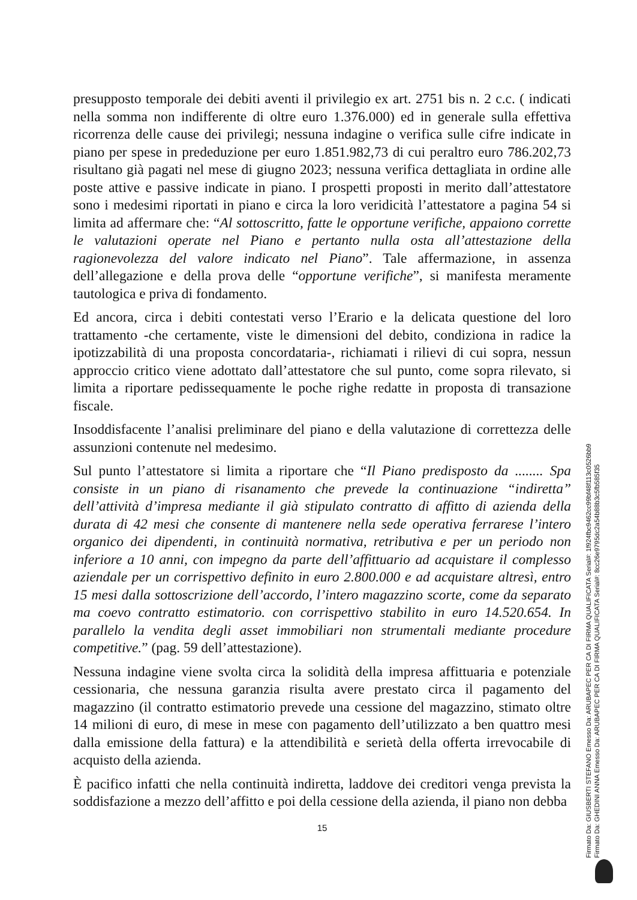presupposto temporale dei debiti aventi il privilegio ex art. 2751 bis n. 2 c.c. ( indicati nella somma non indifferente di oltre euro 1.376.000) ed in generale sulla effettiva ricorrenza delle cause dei privilegi; nessuna indagine o verifica sulle cifre indicate in piano per spese in prededuzione per euro 1.851.982,73 di cui peraltro euro 786.202,73 risultano già pagati nel mese di giugno 2023; nessuna verifica dettagliata in ordine alle poste attive e passive indicate in piano. I prospetti proposti in merito dall’attestatore sono i medesimi riportati in piano e circa la loro veridicità l’attestatore a pagina 54 si limita ad affermare che: “Al sottoscritto, fatte le opportune verifiche, appaiono corrette le valutazioni operate nel Piano e pertanto nulla osta all’attestazione della ragionevolezza del valore indicato nel Piano”. Tale affermazione, in assenza dell’allegazione e della prova delle “opportune verifiche”, si manifesta meramente tautologica e priva di fondamento.
Ed ancora, circa i debiti contestati verso l’Erario e la delicata questione del loro trattamento -che certamente, viste le dimensioni del debito, condiziona in radice la ipotizzabilità di una proposta concordataria-, richiamati i rilievi di cui sopra, nessun approccio critico viene adottato dall’attestatore che sul punto, come sopra rilevato, si limita a riportare pedissequamente le poche righe redatte in proposta di transazione fiscale.
Insoddisfacente l’analisi preliminare del piano e della valutazione di correttezza delle assunzioni contenute nel medesimo.
Sul punto l’attestatore si limita a riportare che “Il Piano predisposto da ........ Spa consiste in un piano di risanamento che prevede la continuazione “indiretta” dell’attività d’impresa mediante il già stipulato contratto di affitto di azienda della durata di 42 mesi che consente di mantenere nella sede operativa ferrarese l’intero organico dei dipendenti, in continuità normativa, retributiva e per un periodo non inferiore a 10 anni, con impegno da parte dell’affittuario ad acquistare il complesso aziendale per un corrispettivo definito in euro 2.800.000 e ad acquistare altresì, entro 15 mesi dalla sottoscrizione dell’accordo, l’intero magazzino scorte, come da separato ma coevo contratto estimatorio. con corrispettivo stabilito in euro 14.520.654. In parallelo la vendita degli asset immobiliari non strumentali mediante procedure competitive.” (pag. 59 dell’attestazione).
Nessuna indagine viene svolta circa la solidità della impresa affittuaria e potenziale cessionaria, che nessuna garanzia risulta avere prestato circa il pagamento del magazzino (il contratto estimatorio prevede una cessione del magazzino, stimato oltre 14 milioni di euro, di mese in mese con pagamento dell’utilizzato a ben quattro mesi dalla emissione della fattura) e la attendibilità e serietà della offerta irrevocabile di acquisto della azienda.
È pacifico infatti che nella continuità indiretta, laddove dei creditori venga prevista la soddisfazione a mezzo dell’affitto e poi della cessione della azienda, il piano non debba
15
Firmato Da: GIUSBERTI STEFANO Emesso Da: ARUBAPEC PER CA DI FIRMA QUALIFICATA Serial#: 1f924fbc9462cc99bf48f113c0526bb9
Firmato Da: GHEDINI ANNA Emesso Da: ARUBAPEC PER CA DI FIRMA QUALIFICATA Serial#: 8cc26e9795dc2a54b88b3c5fb585f35